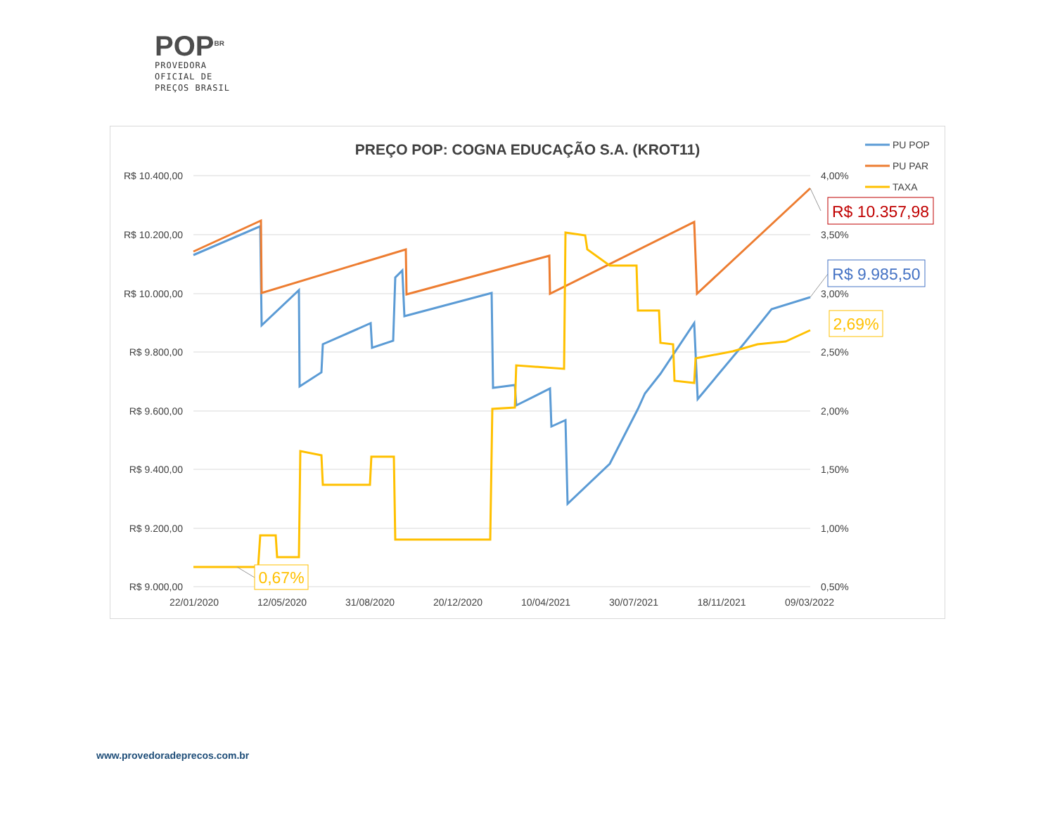POP<sup>BR</sup>
PROVEDORA
OFICIAL DE
PREÇOS BRASIL
PREÇO POP: COGNA EDUCAÇÃO S.A. (KROT11)
R$ 10.400,00
R$ 10.200,00
R$ 10.000,00
R$ 9.800,00
R$ 9.600,00
R$ 9.400,00
R$ 9.200,00
R$ 9.000,00
4,00%
3,50%
3,00%
2,50%
2,00%
1,50%
1,00%
0,50%
22/01/2020
12/05/2020
31/08/2020
20/12/2020
10/04/2021
30/07/2021
18/11/2021
09/03/2022
R$ 10.357,98
R$ 9.985,50
2,69%
0,67%
PU POP
PU PAR
TAXA
www.provedoradeprecos.com.br